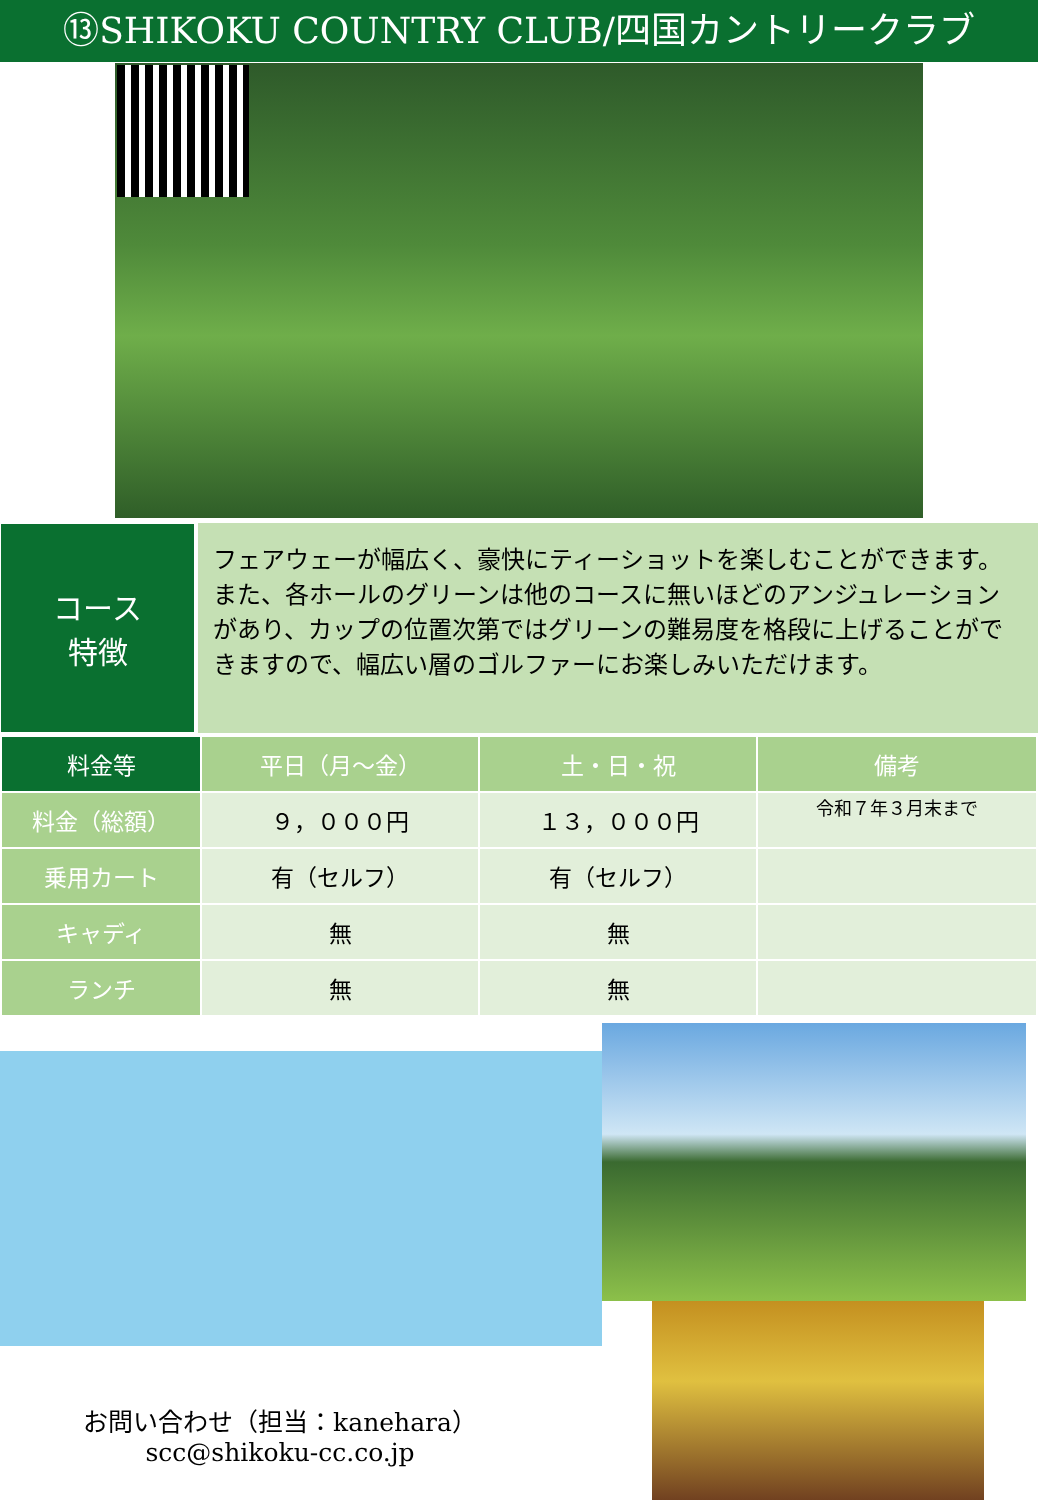⑬SHIKOKU COUNTRY CLUB/四国カントリークラブ
コース
特徴
フェアウェーが幅広く、豪快にティーショットを楽しむことができます。また、各ホールのグリーンは他のコースに無いほどのアンジュレーションがあり、カップの位置次第ではグリーンの難易度を格段に上げることができますので、幅広い層のゴルファーにお楽しみいただけます。
| 料金等 | 平日（月～金） | 土・日・祝 | 備考 |
| --- | --- | --- | --- |
| 料金（総額） | ９，０００円 | １３，０００円 | 令和７年３月末まで |
| 乗用カート | 有（セルフ） | 有（セルフ） | |
| キャディ | 無 | 無 | |
| ランチ | 無 | 無 | |
お問い合わせ（担当：kanehara）
scc@shikoku-cc.co.jp